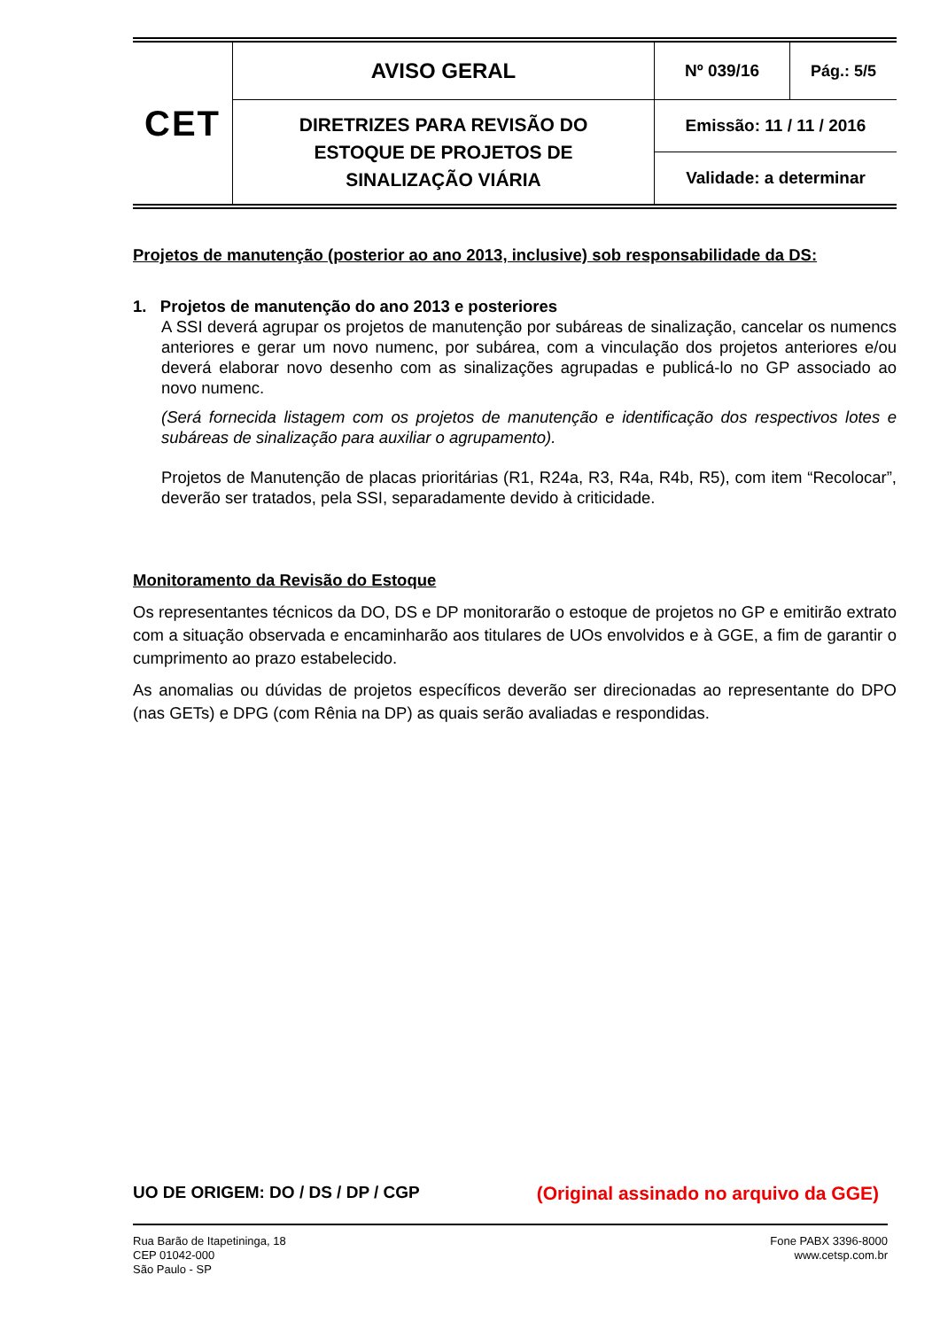| CET | AVISO GERAL | Nº 039/16 | Pág.: 5/5 |
| | DIRETRIZES PARA REVISÃO DO ESTOQUE DE PROJETOS DE SINALIZAÇÃO VIÁRIA | Emissão: 11 / 11 / 2016 | |
| | | Validade: a determinar | |
Projetos de manutenção (posterior ao ano 2013, inclusive) sob responsabilidade da DS:
1. Projetos de manutenção do ano 2013 e posteriores
A SSI deverá agrupar os projetos de manutenção por subáreas de sinalização, cancelar os numencs anteriores e gerar um novo numenc, por subárea, com a vinculação dos projetos anteriores e/ou deverá elaborar novo desenho com as sinalizações agrupadas e publicá-lo no GP associado ao novo numenc.
(Será fornecida listagem com os projetos de manutenção e identificação dos respectivos lotes e subáreas de sinalização para auxiliar o agrupamento).
Projetos de Manutenção de placas prioritárias (R1, R24a, R3, R4a, R4b, R5), com item “Recolocar”, deverão ser tratados, pela SSI, separadamente devido à criticidade.
Monitoramento da Revisão do Estoque
Os representantes técnicos da DO, DS e DP monitorarão o estoque de projetos no GP e emitirão extrato com a situação observada e encaminharão aos titulares de UOs envolvidos e à GGE, a fim de garantir o cumprimento ao prazo estabelecido.
As anomalias ou dúvidas de projetos específicos deverão ser direcionadas ao representante do DPO (nas GETs) e DPG (com Rênia na DP) as quais serão avaliadas e respondidas.
UO DE ORIGEM: DO / DS / DP / CGP (Original assinado no arquivo da GGE)
Rua Barão de Itapetininga, 18
CEP 01042-000
São Paulo - SP
Fone PABX 3396-8000
www.cetsp.com.br